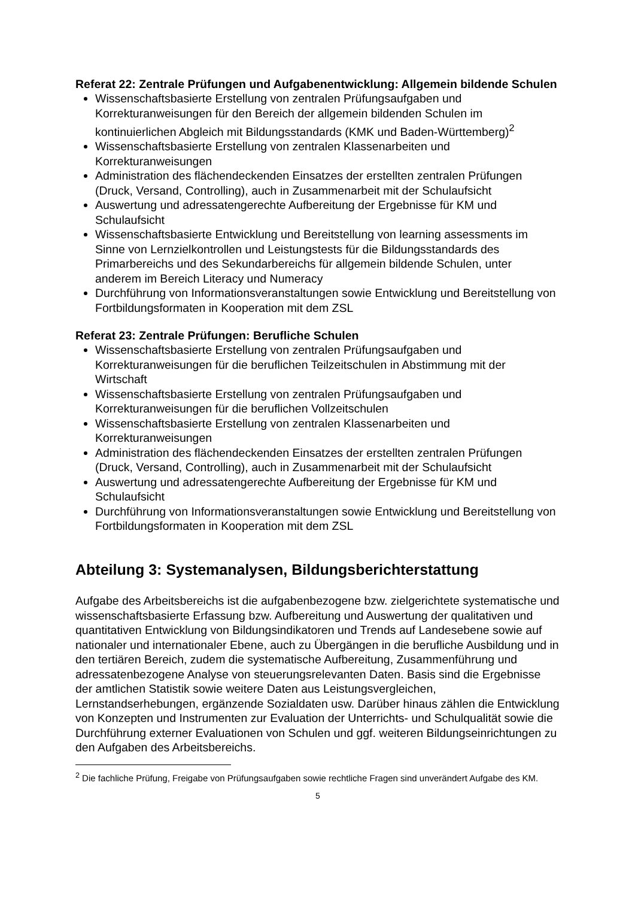Referat 22: Zentrale Prüfungen und Aufgabenentwicklung: Allgemein bildende Schulen
Wissenschaftsbasierte Erstellung von zentralen Prüfungsaufgaben und Korrekturanweisungen für den Bereich der allgemein bildenden Schulen im kontinuierlichen Abgleich mit Bildungsstandards (KMK und Baden-Württemberg)<sup>2</sup>
Wissenschaftsbasierte Erstellung von zentralen Klassenarbeiten und Korrekturanweisungen
Administration des flächendeckenden Einsatzes der erstellten zentralen Prüfungen (Druck, Versand, Controlling), auch in Zusammenarbeit mit der Schulaufsicht
Auswertung und adressatengerechte Aufbereitung der Ergebnisse für KM und Schulaufsicht
Wissenschaftsbasierte Entwicklung und Bereitstellung von learning assessments im Sinne von Lernzielkontrollen und Leistungstests für die Bildungsstandards des Primarbereichs und des Sekundarbereichs für allgemein bildende Schulen, unter anderem im Bereich Literacy und Numeracy
Durchführung von Informationsveranstaltungen sowie Entwicklung und Bereitstellung von Fortbildungsformaten in Kooperation mit dem ZSL
Referat 23: Zentrale Prüfungen: Berufliche Schulen
Wissenschaftsbasierte Erstellung von zentralen Prüfungsaufgaben und Korrekturanweisungen für die beruflichen Teilzeitschulen in Abstimmung mit der Wirtschaft
Wissenschaftsbasierte Erstellung von zentralen Prüfungsaufgaben und Korrekturanweisungen für die beruflichen Vollzeitschulen
Wissenschaftsbasierte Erstellung von zentralen Klassenarbeiten und Korrekturanweisungen
Administration des flächendeckenden Einsatzes der erstellten zentralen Prüfungen (Druck, Versand, Controlling), auch in Zusammenarbeit mit der Schulaufsicht
Auswertung und adressatengerechte Aufbereitung der Ergebnisse für KM und Schulaufsicht
Durchführung von Informationsveranstaltungen sowie Entwicklung und Bereitstellung von Fortbildungsformaten in Kooperation mit dem ZSL
Abteilung 3: Systemanalysen, Bildungsberichterstattung
Aufgabe des Arbeitsbereichs ist die aufgabenbezogene bzw. zielgerichtete systematische und wissenschaftsbasierte Erfassung bzw. Aufbereitung und Auswertung der qualitativen und quantitativen Entwicklung von Bildungsindikatoren und Trends auf Landesebene sowie auf nationaler und internationaler Ebene, auch zu Übergängen in die berufliche Ausbildung und in den tertiären Bereich, zudem die systematische Aufbereitung, Zusammenführung und adressatenbezogene Analyse von steuerungsrelevanten Daten. Basis sind die Ergebnisse der amtlichen Statistik sowie weitere Daten aus Leistungsvergleichen, Lernstandserhebungen, ergänzende Sozialdaten usw. Darüber hinaus zählen die Entwicklung von Konzepten und Instrumenten zur Evaluation der Unterrichts- und Schulqualität sowie die Durchführung externer Evaluationen von Schulen und ggf. weiteren Bildungseinrichtungen zu den Aufgaben des Arbeitsbereichs.
<sup>2</sup> Die fachliche Prüfung, Freigabe von Prüfungsaufgaben sowie rechtliche Fragen sind unverändert Aufgabe des KM.
5